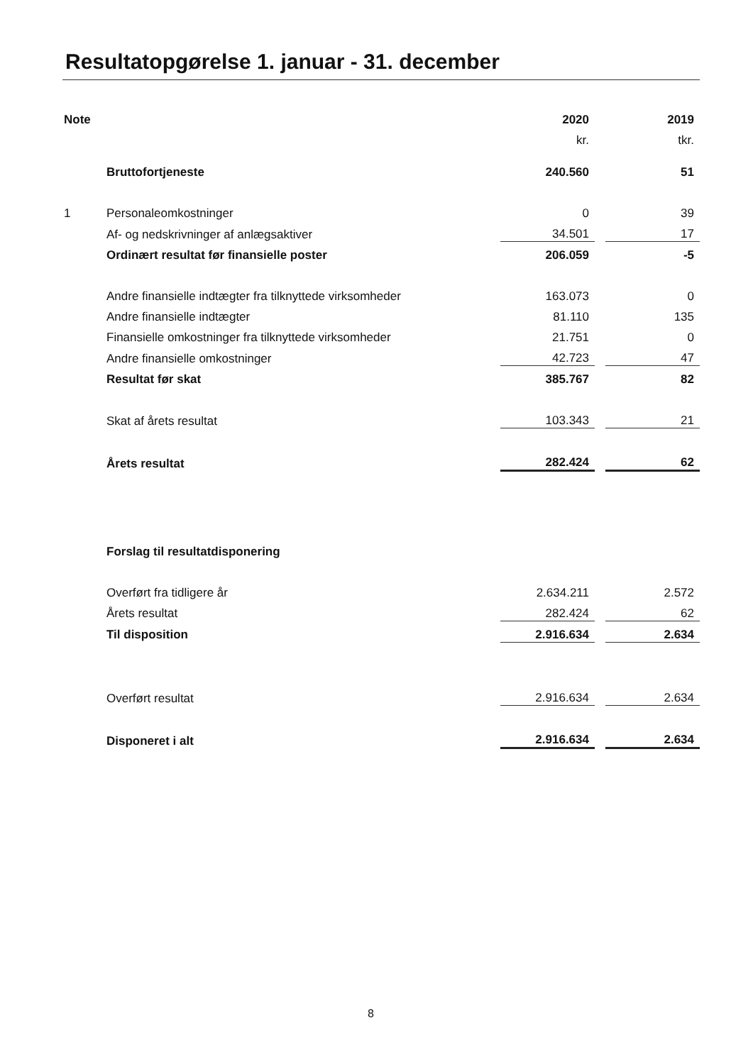Resultatopgørelse 1. januar - 31. december
| Note | | 2020 | | 2019 |
| | | kr. | | tkr. |
| | Bruttofortjeneste | 240.560 | | 51 |
| 1 | Personaleomkostninger | 0 | | 39 |
| | Af- og nedskrivninger af anlægsaktiver | 34.501 | | 17 |
| | Ordinært resultat før finansielle poster | 206.059 | | -5 |
| | Andre finansielle indtægter fra tilknyttede virksomheder | 163.073 | | 0 |
| | Andre finansielle indtægter | 81.110 | | 135 |
| | Finansielle omkostninger fra tilknyttede virksomheder | 21.751 | | 0 |
| | Andre finansielle omkostninger | 42.723 | | 47 |
| | Resultat før skat | 385.767 | | 82 |
| | Skat af årets resultat | 103.343 | | 21 |
| | Årets resultat | 282.424 | | 62 |
| | Forslag til resultatdisponering | | | |
| | Overført fra tidligere år | 2.634.211 | | 2.572 |
| | Årets resultat | 282.424 | | 62 |
| | Til disposition | 2.916.634 | | 2.634 |
| | Overført resultat | 2.916.634 | | 2.634 |
| | Disponeret i alt | 2.916.634 | | 2.634 |
8